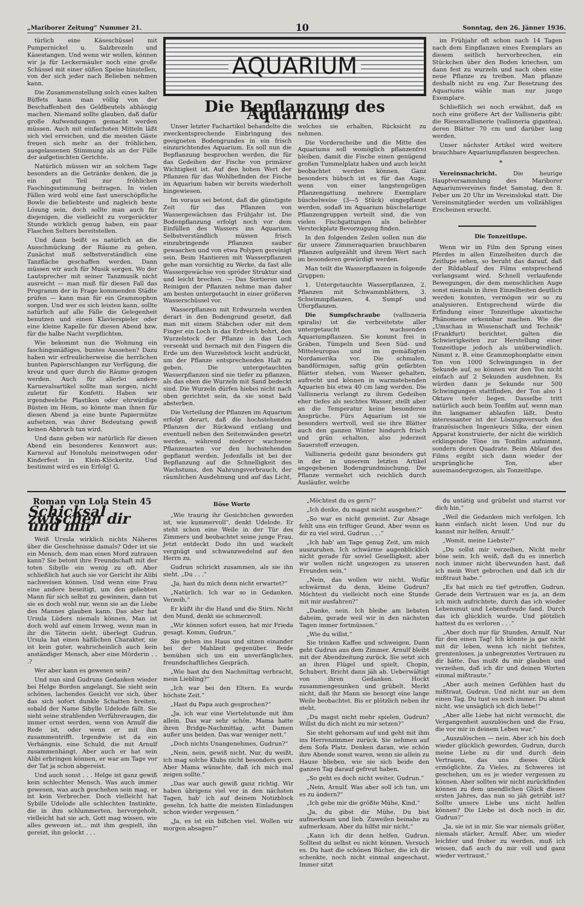„Mariborer Zeitung“ Nummer 21. 10 Sonntag, den 26. Jänner 1936.
türlich eine Käseschüssel mit Pumpernickel u. Salzbrezeln und Käsestangen. Und wenn wir wollen, können wir ja für Leckermäuler noch eine große Schüssel mit einer süßen Speise hinstellen, von der sich jeder nach Belieben nehmen kann.
Die Zusammenstellung solch eines kalten Büffets kann man völlig von der Beschaffenheit des Geldbeutels abhängig machen. Niemand sollte glauben, daß dafür große Aufwendungen gemacht werden müssen. Auch mit einfachsten Mitteln läßt sich viel erreichen, und die meisten Gäste freuen sich mehr an der fröhlichen, ausgelassenen Stimmung als an der Fülle der aufgetischten Gerichte.
Natürlich müssen wir an solchem Tage besonders an die Getränke denken, die ja ein gut Teil zur fröhlichen Faschingsstimmung beitragen. In vielen Fällen wird wohl eine fast unerschöpfliche Bowle die beliebteste und zugleich beste Lösung sein, doch sollte man auch für diejenigen, die vielleicht zu vorgerückter Stunde wirklich genug haben, ein paar Flaschen Selters bereitstellen.
Und dann heißt es natürlich an die Ausschmückung der Räume zu gehen. Zunächst muß selbstverständlich eine Tanzfläche geschaffen werden. Dann müssen wir auch für Musik sorgen. Wo der Lautsprecher mit seiner Tanzmusik nicht ausreicht — man muß für diesen Fall das Programm der in Frage kommenden Städte prüfen — kann man für ein Grammophon sorgen. Und wer es sich leisten kann, sollte natürlich auf alle Fälle die Gelegenheit benutzen und einen Klavierspieler oder eine kleine Kapelle für diesen Abend bzw. für die halbe Nacht verpflichten.
Wie bekommt nun die Wohnung ein faschingsmäßiges, buntes Aussehen? Dazu haben wir erfreulicherweise die herrlichen bunten Papierschlangen zur Verfügung, die kreuz und quer durch die Räume gezogen werden. Auch für allerlei andere Karnevalsartikel sollte man sorgen, nicht zuletzt für Konfetti. Haben wir irgendwelche Plastiken oder ehrwürdige Büsten im Heim, so könnte man ihnen für diesen Abend ja eine bunte Papiermütze aufsetzen, was ihrer Bedeutung gewiß keinen Abbruch tun wird.
Und dann geben wir natürlich für diesen Abend ein besonderes Kennwort aus: Karneval auf Honolulu meinetwegen oder Kinderfest in Klein-Klöckeritz. Und bestimmt wird es ein Erfolg! G.
AQUARIUM
Die Bepflanzung des Aquariums
Unser letzter Fachartikel behandelte die zweckentsprechende Einbringung des geeigneten Bodengrundes in ein frisch einzurichtendes Aquarium. Es soll nun die Bepflanzung besprochen werden, die für das Gedeihen der Fische von primärer Wichtigkeit ist. Auf den hohen Wert der Pflanzen für das Wohlbefinden der Fische im Aquarium haben wir bereits wiederholt hingewiesen.
Im voraus sei betont, daß die günstigste Zeit für das Pflanzen von Wassergewächsen das Frühjahr ist. Die Bodenpflanzung erfolgt noch vor dem Einfüllen des Wassers ins Aquarium. Selbstverständlich müssen frisch einzubringende Pflanzen sauber gewaschen und von etwa Polypen gereinigt sein. Beim Hantieren mit Wasserpflanzen gehe man vorsichtig zu Werke, da fast alle Wassergewächse von spröder Struktur sind und leicht brechen. — Das Sortieren und Reinigen der Pflanzen nehme man daher am besten untergetaucht in einer größeren Wasserschüssel vor.
Wasserpflanzen mit Erdwurzeln werden derart in den Bodengrund gesetzt, daß man mit einem Stäbchen oder mit dem Finger ein Loch in das Erdreich bohrt, den Wurzelstock der Pflanze in das Loch versenkt und hernach mit den Fingern die Erde um den Wurzelstock leicht andrückt, um der Pflanze entsprechenden Halt zu geben. Die untergetauchten Wasserpflanzen sind nie tiefer zu pflanzen, als das eben die Wurzeln mit Sand bedeckt sind. Die Wurzeln dürfen hiebei nicht nach oben gerichtet sein, da sie sonst bald absterben.
Die Verteilung der Pflanzen im Aquarium erfolgt derart, daß die hochstehenden Pflanzen der Rückwand entlang und eventuell neben den Seitenwänden gesetzt werden, während niederer wachsene Pflanzenarten vor den hochstehenden gepflanzt werden. Jedenfalls ist bei der Bepflanzung auf die Schnelligkeit des Wachstums, den Nahrungsverbrauch, der räumlichen Ausdehnung und auf das Licht, welches sie erhalten, Rücksicht zu nehmen.
Die Vorderscheibe und die Mitte des Aquariums soll womöglich pflanzenfrei bleiben, damit die Fische einen genügend großen Tummelplatz haben und auch leicht beobachtet werden können. Ganz besonders hübsch ist es für das Auge, wenn von einer langstengeligen Pflanzengattung mehrere Exemplare büschelweise (3—5 Stück) eingepflanzt werden, sodaß im Aquarium büschelartige Pflanzengruppen verteilt sind, die von vielen Fischgattungen als beliebter Versteckplatz Bevorzugung finden.
In den folgenden Zeilen sollen nun die für unsere Zimmeraquarien brauchbaren Pflanzen aufgezählt und ihrem Wert nach im besonderen gewürdigt werden.
Man teilt die Wasserpflanzen in folgende Gruppen:
1. Untergetauchte Wasserpflanzen, 2. Pflanzen mit Schwammblättern, 3. Schwimmpflanzen, 4. Sumpf- und Uferpflanzen.
Die Sumpfschraube (vallisneria spiralis) ist die verbreitetste aller untergetaucht wachsenden Aquariumpflanzen. Sie kommt frei in Gräben, Tümpeln und Seen Süd- und Mitteleuropas und im gemäßigten Nordamerika vor. Die schmalen, bandförmigen, saftig grün gefärbten Blätter stehen, vom Wasser gehalten, aufrecht und können in warmstehenden Aquarien bis etwa 40 cm lang werden. Die Vallisneria verlangt zu ihrem Gedeihen eher tiefes als seichtes Wasser, stellt aber an die Temperatur keine besonderen Ansprüche. Fürs Aquarium ist sie besonders wertvoll, weil sie ihre Blätter auch den ganzen Winter hindurch frisch und grün erhalten, also jederzeit Sauerstoff erzeugen.
Vallisneria gedeiht ganz besonders gut in der in unserem letzten Artikel angegebenen Bodengrundmischung. Die Pflanze vermehrt sich reichlich durch Ausläufer, welche
im Frühjahr oft schon nach 14 Tagen nach dem Einpflanzen eines Exemplars an diesem seitlich hervorbrechen, ein Stückchen über den Boden kriechen, um dann fest zu wurzeln und nach oben eine neue Pflanze zu treiben. Man pflanze deshalb nicht zu eng. Zur Besetzung des Aquariums wähle man nur junge Exemplare.
Schließlich sei noch erwähnt, daß es noch eine größere Art der Vallisneria gibt: die Riesenvallisnerie (vallisneria gigantea), deren Blätter 70 cm und darüber lang werden.
Unser nächster Artikel wird weitere brauchbare Aquariumpflanzen besprechen.
*
Vereinsnachricht. Die heurige Hauptversammlung des Mariborer Aquariumvereines findet Samstag, den 8. Feber um 20 Uhr im Vereinslokal statt. Die Vereinsmitglieder werden um vollzähliges Erscheinen ersucht.
Die Tonzeitlupe.
Wenn wir im Film den Sprung eines Pferdes in allen Einzelheiten durch die Zeitlupe sehen, so beruht das darauf, daß der Bildablauf des Films entsprechend verlangsamt wird. Schnell verlaufende Bewegungen, die dem menschlichen Auge sonst niemals in ihren Einzelheiten deutlich werden konnten, vermögen wir so zu analysieren. Entsprechend würde die Erfindung einer Tonzeitlupe akustische Phänomene erkennbar machen. Wie die „Umschau in Wissenschaft und Technik“ (Frankfurt) berichtet, galten die Schwierigkeiten zur Herstellung einer Tonzeitlupe jedoch als unüberwindlich. Nimmt z. B. eine Grammophonplatte einen Ton von 1000 Schwingungen in der Sekunde auf, so können wir den Ton nicht einfach auf 2 Sekunden ausdehnen. Es würden dann je Sekunde nur 500 Schwingungen stattfinden, der Ton also 1 Oktave tiefer liegen. Dasselbe tritt natürlich auch beim Tonfilm auf, wenn man ihn langsamer ablaufen läßt. Desto interessanter ist der Lösungsversuch des französischen Ingenieurs Silka, der einen Apparat konstruierte, der nicht die wirklich erklingende Töne im Tonfilm aufnimmt, sondern deren Quadrate. Beim Ablauf des Films ergibt sich dann wieder der ursprüngliche Ton, aber auseinandergezogen, als Tonzeitlupe.
Roman von Lola Stein 45
Schicksal zwischen dir und mir
Weiß Ursula wirklich nichts Näheres über die Geschehnisse damals? Oder ist sie ein Mensch, dem man einen Mord zutrauen kann? Sie betont ihre Freundschaft mit der toten Sibylle ein wenig zu oft. Aber schließlich hat auch sie vor Gericht ihr Alibi nachweisen können. Und wenn eine Frau eine andere beseitigt, um den geliebten Mann für sich selbst zu gewinnen, dann tut sie es doch wohl nur, wenn sie an die Liebe des Mannes glauben kann. Das aber hat Ursula Lüders niemals können. Man ist doch wohl auf einem Irrweg, wenn man in ihr die Täterin sieht, überlegt Gudrun. Ursula hat einen häßlichen Charakter, sie ist kein guter, wahrscheinlich auch kein anständiger Mensch, aber eine Mörderin . . .?
Wer aber kann es gewesen sein?
Und nun sind Gudruns Gedanken wieder bei Helge Borden angelangt. Sie sieht sein schönes, lachendes Gesicht vor sich, über das sich sofort dunkle Schatten breiten, sobald der Name Sibylle Udelode fällt. Sie sieht seine strahlenden Verführeraugen, die immer ernst werden, wenn von Arnulf die Rede ist, oder wenn er mit ihm zusammentrifft. Irgendwie ist da ein Verhängnis, eine Schuld, die mit Arnulf zusammenhängt. Aber auch er hat sein Alibi erbringen können, er war am Tage vor der Tat ja schon abgereist.
Und auch sonst . . . Helge ist ganz gewiß kein schlechter Mensch. Was auch immer gewesen, was auch geschehen sein mag, er ist kein Verbrecher. Doch vielleicht hat Sybille Udelode alle schlechten Instinkte, die in ihm schlummerten, hervorgeholt, vielleicht hat sie ach, Gott mag wissen, wie alles gewesen ist... mit ihm gespielt, ihn gereizt, ihn gelockt . . .
Böse Worte
„Wie traurig ihr Gesichtchen geworden ist, wie kummervoll“, denkt Udelode. Er steht schon eine Weile in der Tür des Zimmers und beobachtet seine junge Frau. Jetzt entdeckt Dodo ihn und wackelt vergnügt und schwanzwedelnd auf den Herrn zu.
Gudrun schrickt zusammen, als sie ihn sieht. „Du . . .“
„Ja, hast du mich denn nicht erwartet?“
„Natürlich. Ich war so in Gedanken. Verzeih.“
Er küßt ihr die Hand und die Stirn. Nicht den Mund, denkt sie schmerzvoll.
„Wir können sofort essen, hat mir Frieda gesagt. Komm, Gudrun.“
Sie gehen ins Haus und sitzen einander bei der Mahlzeit gegenüber. Beide bemühen sich um ein unverfängliches, freundschaftliches Gespräch.
„Wie hast du den Nachmittag verbracht, mein Liebling?“
„Ich war bei den Eltern. Es wurde höchste Zeit.“
„Hast du Papa auch gesprochen?“
„Ja, ich war eine Viertelstunde mit ihm allein. Das war sehr schön. Mama hatte ihren Bridge-Nachmittag, acht Damen außer uns beiden. Das war weniger nett.“
„Doch nichts Unangenehmes, Gudrun?“
„Nein, nein, gewiß nicht. Nur, du weißt, ich mag solche Klubs nicht besonders gern. Aber Mama wünschte, daß ich mich mal zeigen sollte.“
„Das war auch gewiß ganz richtig. Wir haben übrigens viel vor in den nächsten Tagen, hab' ich auf deinem Notizblock gesehn. Ich hatte die meisten Einladungen schon wieder vergessen.“
„Ja, es ist ein bißchen viel. Wollen wir morgen absagen?“
„Möchtest du es gern?“
„Ich denke, du magst nicht ausgehen?“
„So war es nicht gemeint. Zur Absage fehlt uns ein triftiger Grund. Aber wenn es dir zu viel wird, Gudrun . . .“
„Ich hab' am Tage genug Zeit, um mich auszuruhen. Ich schwärme augenblicklich nicht gerade für soviel Geselligkeit, aber wir wollen nicht ungezogen zu unseren Freunden sein.“
„Nein, das wollen wir nicht. Wofür schwärmst du denn, kleine Gudrun? Möchtest du vielleicht noch eine Stunde mit mir ausfahren?“
„Danke, nein. Ich bleibe am liebsten daheim, gerade weil wir in den nächsten Tagen immer fortmüssen.“
„Wie du willst.“
Sie trinken Kaffee und schweigen. Dann geht Gudrun aus dem Zimmer. Arnulf bleibt mit der Abendzeitung zurück. Sie setzt sich an ihren Flügel und spielt. Chopin, Schubert. Bricht dann jäh ab. Ueberwältigt von ihren Gedanken. Hockt zusammengesunken und grübelt. Merkt nicht, daß ihr Mann sie besorgt eine lange Weile beobachtet. Bis er plötzlich neben ihr steht.
„Du magst nicht mehr spielen, Gudrun? Willst du dich nicht zu mir setzen?“
Sie steht gehorsam auf und geht mit ihm ins Herrenzimmer zurück. Sie nehmen auf dem Sofa Platz. Denken daran, wie schön ihre Abende sonst waren, wenn sie allein zu Hause blieben, wie sie sich beide den ganzen Tag darauf gefreut haben.
„So geht es doch nicht weiter, Gudrun.“
„Nein, Arnulf. Was aber soll ich tun, um es zu ändern?“
„Ich gebe mir die größte Mühe, Kind.“
„Ja, du gibst dir Mühe. Du bist aufmerksam und lieb. Zuweilen beinahe zu aufmerksam. Aber du hilfst mir nicht.“
„Kann ich dir denn helfen, Gudrun. Solltest du selbst es nicht können, Versuch es. Du hast die schönen Bücher, die ich dir schenkte, noch nicht einmal angeschaut. Immer sitzt
du untätig und grübelst und starrst vor dich hin.“
„Weil die Gedanken mich verfolgen. Ich kann einfach nicht lesen. Und nur du kannst mir helfen, Arnulf.“
„Womit, meine Liebste?“
„Du sollst mir verzeihen. Nicht mehr böse sein. Ich weiß, daß du es innerlich noch immer nicht überwunden hast, daß ich mein Wort gebrochen und daß ich dir mißtraut habe.“
„Es hat mich zu tief getroffen, Gudrun. Gerade dein Vertrauen war es ja, an dem ich mich aufrichtete, durch das ich wieder Lebensmut und Lebensfreude fand. Durch das ich glücklich wurde. Und plötzlich hattest du es verloren . . .“
„Aber doch nur für Stunden, Arnulf. Nur für den einen Tag! Ich könnte ja gar nicht mit dir leben, wenn ich nicht tiefstes, grenzenloses, ja unbegrenztes Vertrauen zu dir hätte. Das mußt du mir glauben und verzeihen, daß ich dir und deinen Worten einmal mißtraute.“
„Aber auch meinen Gefühlen hast du mißtraut, Gudrun. Und nicht nur an dem einen Tag. Du tust es noch immer. Du ahnst nicht, wie unsäglich ich dich liebe!“
„Aber alle Liebe hat nicht vermocht, die Vergangenheit auszulöschen und die Frau, die vor mir in deinem Leben war.“
„Auszulöschen — nein. Aber ich bin doch wieder glücklich geworden, Gudrun, durch meine Liebe zu dir und durch dein Vertrauen, das uns dieses Glück ermöglichte. Zu Vieles, zu Schweres ist geschehen, um es je wieder vergessen zu können. Aber sollten wir nicht zurückfinden können zu dem unendlichen Glück dieses ersten Jahres, das nun so jäh getrübt ist? Sollte unsere Liebe uns nicht helfen können? Die Liebe ist doch noch in dir, Gudrun?“
„Ja, sie ist in mir. Sie war niemals größer, niemals stärker, Arnulf. Aber, um wieder leichter und froher zu werden, muß ich wissen, daß auch du mir voll und ganz wieder vertraust.“